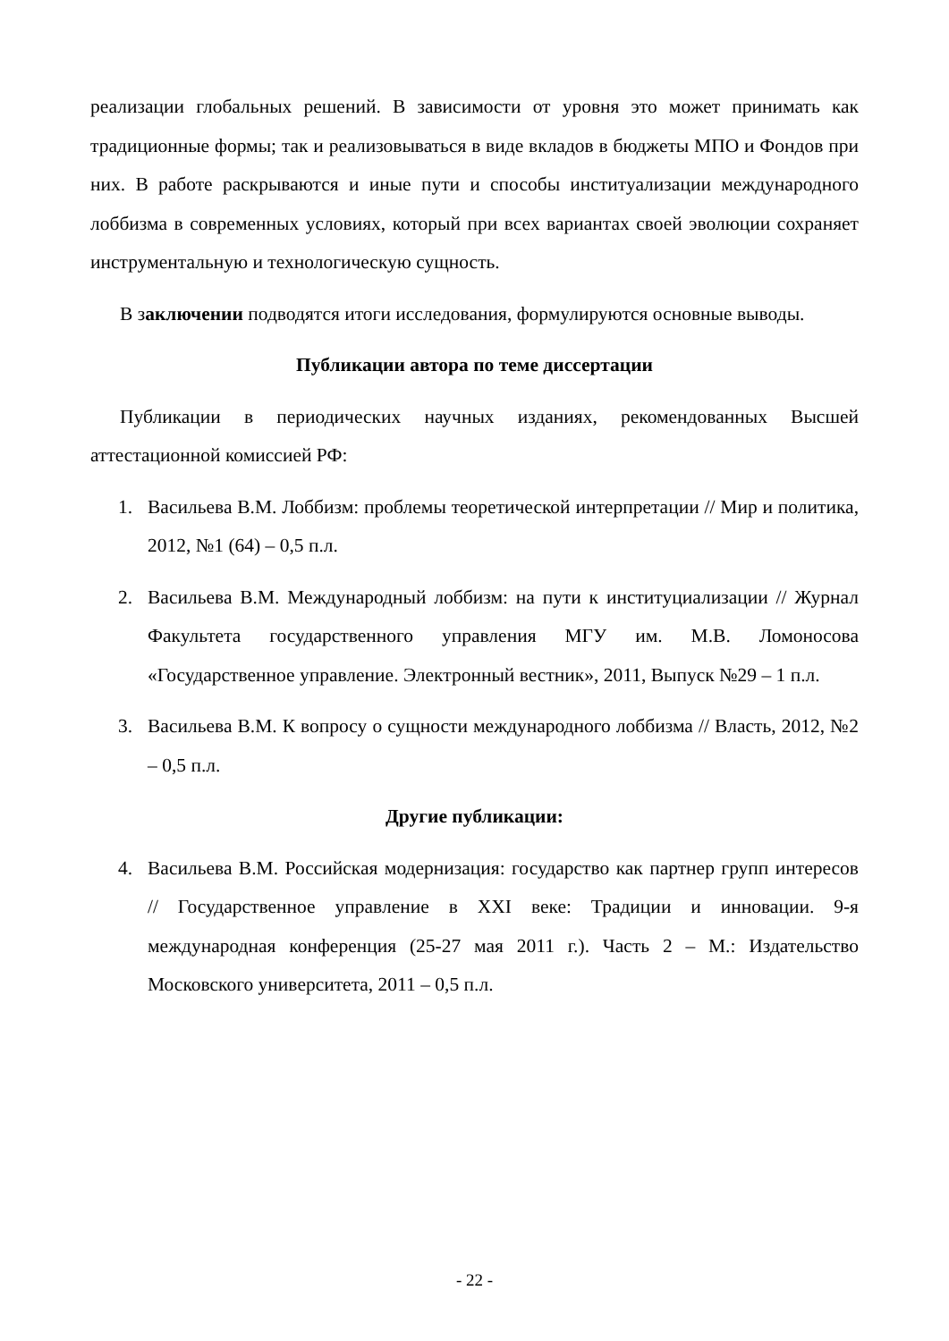реализации глобальных решений. В зависимости от уровня это может принимать как традиционные формы; так и реализовываться в виде вкладов в бюджеты МПО и Фондов при них. В работе раскрываются и иные пути и способы институализации международного лоббизма в современных условиях, который при всех вариантах своей эволюции сохраняет инструментальную и технологическую сущность.
В заключении подводятся итоги исследования, формулируются основные выводы.
Публикации автора по теме диссертации
Публикации в периодических научных изданиях, рекомендованных Высшей аттестационной комиссией РФ:
1. Васильева В.М. Лоббизм: проблемы теоретической интерпретации // Мир и политика, 2012, №1 (64) – 0,5 п.л.
2. Васильева В.М. Международный лоббизм: на пути к институциализации // Журнал Факультета государственного управления МГУ им. М.В. Ломоносова «Государственное управление. Электронный вестник», 2011, Выпуск №29 – 1 п.л.
3. Васильева В.М. К вопросу о сущности международного лоббизма // Власть, 2012, №2 – 0,5 п.л.
Другие публикации:
4. Васильева В.М. Российская модернизация: государство как партнер групп интересов // Государственное управление в XXI веке: Традиции и инновации. 9-я международная конференция (25-27 мая 2011 г.). Часть 2 – М.: Издательство Московского университета, 2011 – 0,5 п.л.
- 22 -